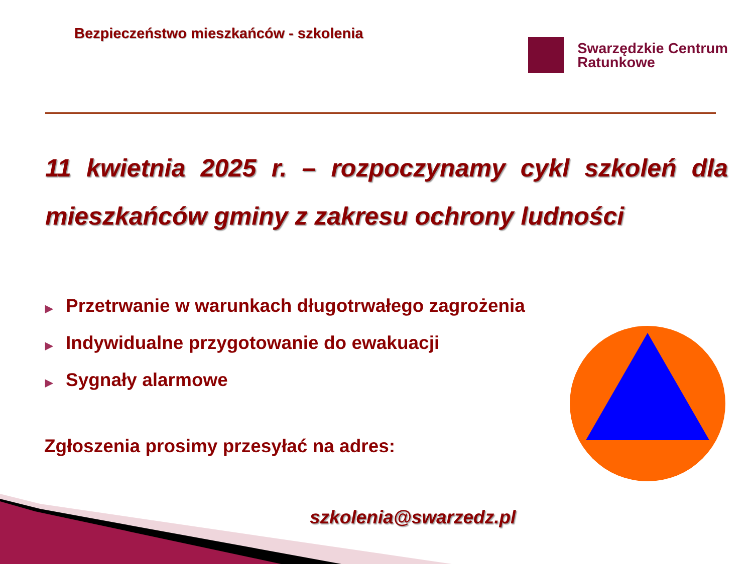Bezpieczeństwo mieszkańców - szkolenia
Swarzędzkie Centrum
Ratunkowe
11 kwietnia 2025 r. – rozpoczynamy cykl szkoleń dla mieszkańców gminy z zakresu ochrony ludności
▶ Przetrwanie w warunkach długotrwałego zagrożenia
▶ Indywidualne przygotowanie do ewakuacji
▶ Sygnały alarmowe
Zgłoszenia prosimy przesyłać na adres:
szkolenia@swarzedz.pl